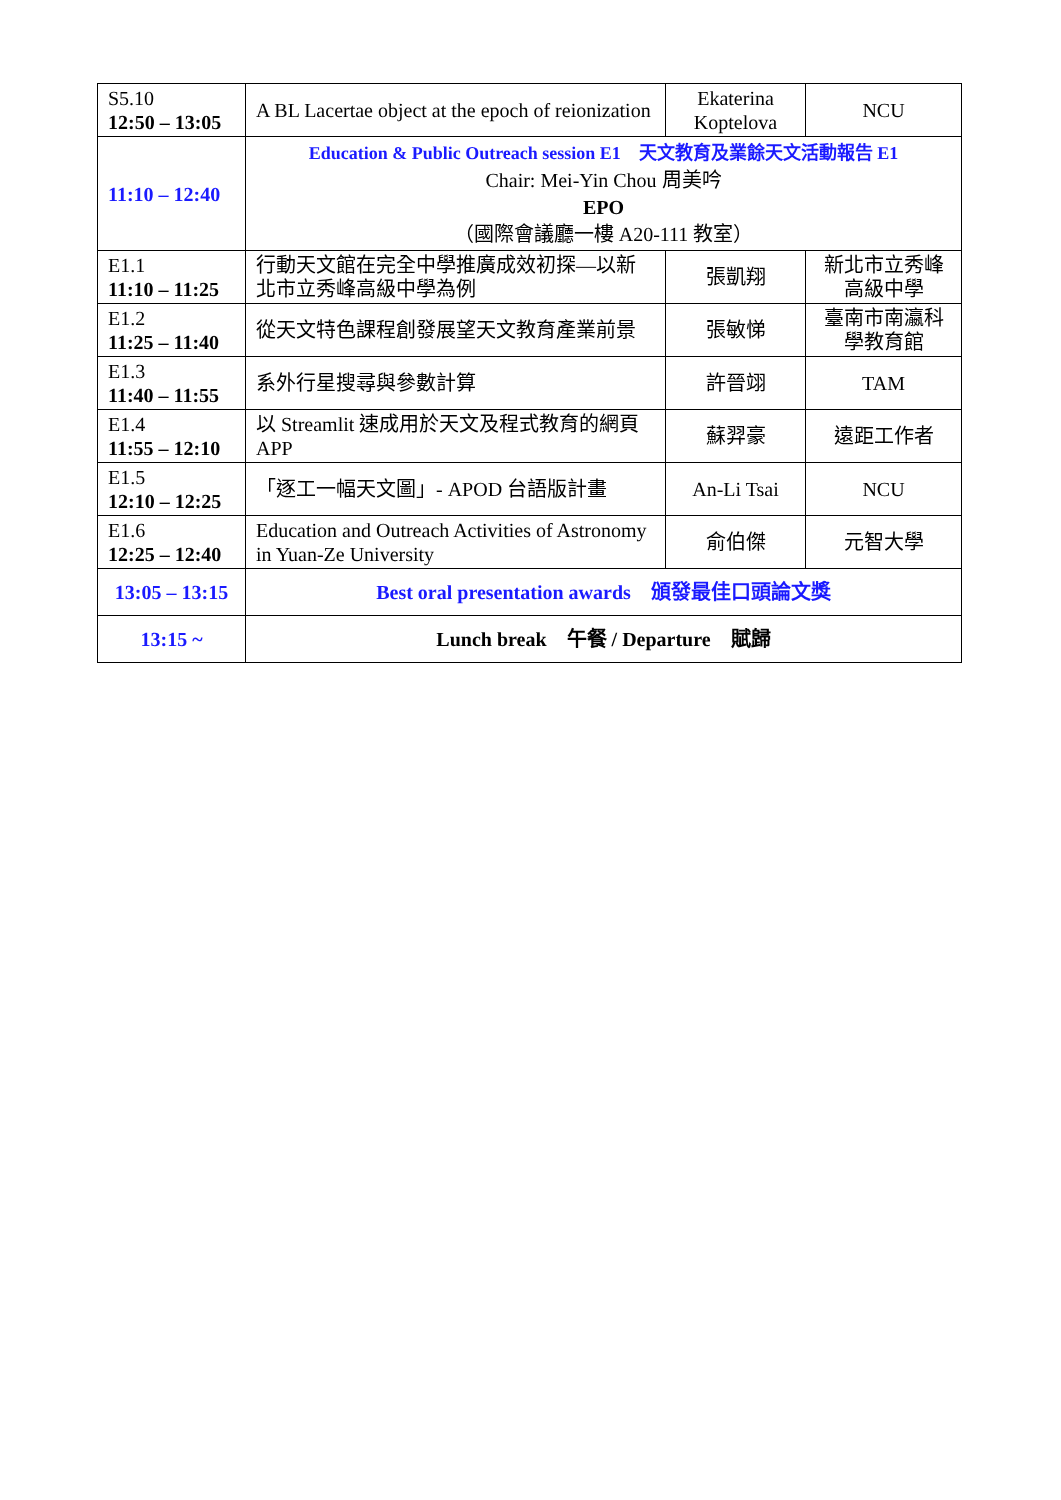| S5.10 12:50 – 13:05 | A BL Lacertae object at the epoch of reionization | Ekaterina Koptelova | NCU |
| 11:10 – 12:40 | Education & Public Outreach session E1 天文教育及業餘天文活動報告 E1 Chair: Mei-Yin Chou 周美吟 EPO （國際會議廳一樓 A20-111 教室） | | |
| E1.1 11:10 – 11:25 | 行動天文館在完全中學推廣成效初探—以新北市立秀峰高級中學為例 | 張凱翔 | 新北市立秀峰高級中學 |
| E1.2 11:25 – 11:40 | 從天文特色課程創發展望天文教育產業前景 | 張敏悌 | 臺南市南瀛科學教育館 |
| E1.3 11:40 – 11:55 | 系外行星搜尋與參數計算 | 許晉翊 | TAM |
| E1.4 11:55 – 12:10 | 以 Streamlit 速成用於天文及程式教育的網頁 APP | 蘇羿豪 | 遠距工作者 |
| E1.5 12:10 – 12:25 | 「逐工一幅天文圖」- APOD 台語版計畫 | An-Li Tsai | NCU |
| E1.6 12:25 – 12:40 | Education and Outreach Activities of Astronomy in Yuan-Ze University | 俞伯傑 | 元智大學 |
| 13:05 – 13:15 | Best oral presentation awards 頒發最佳口頭論文獎 | | |
| 13:15 ~ | Lunch break 午餐 / Departure 賦歸 | | |